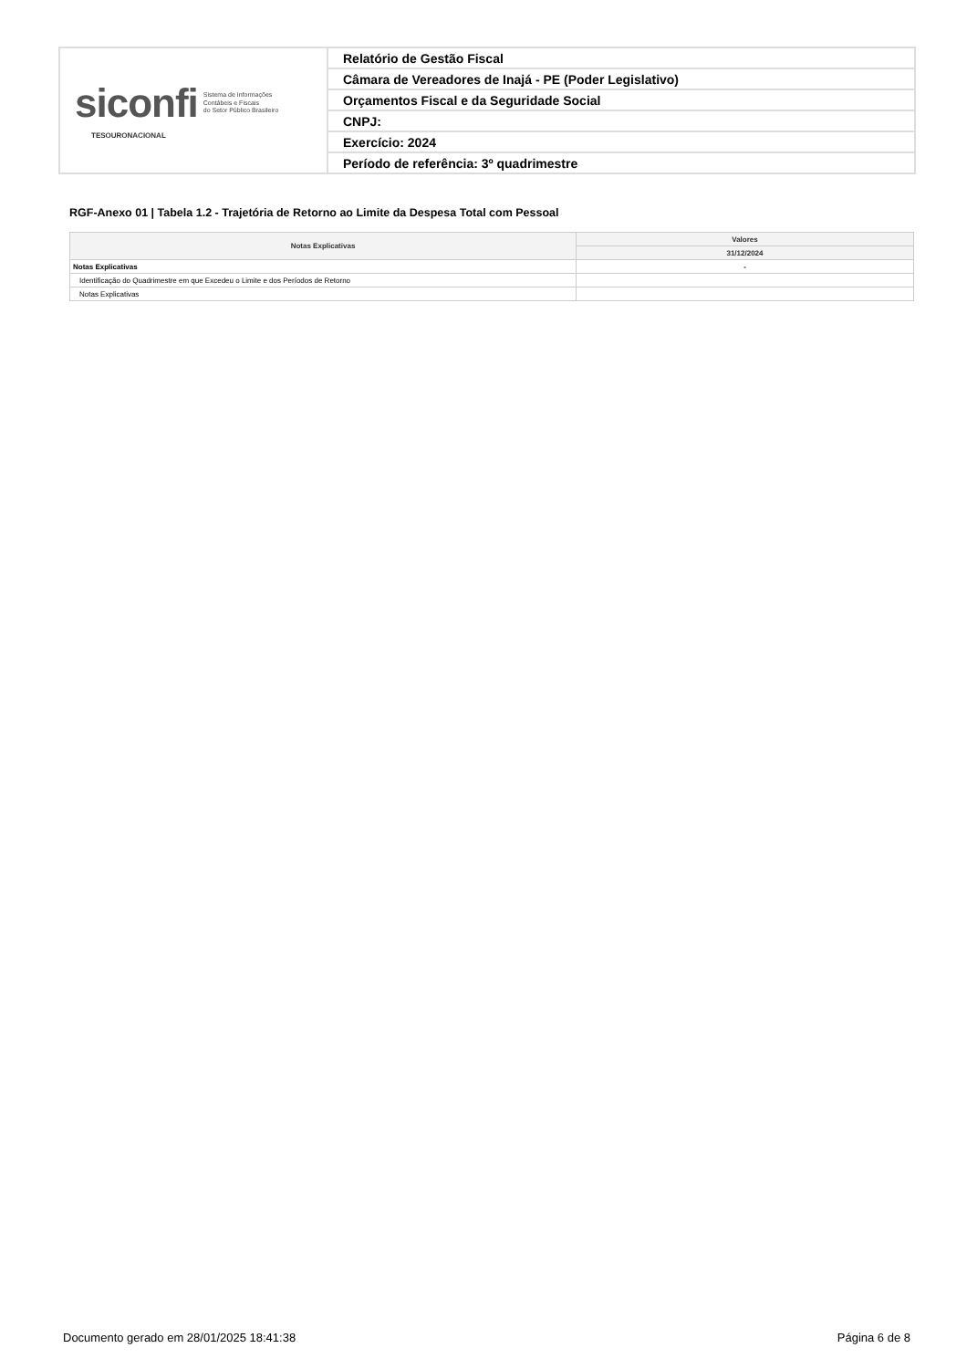| siconfi Sistema de Informações Contábeis e Fiscais do Setor Público Brasileiro TESOURONACIONAL | Relatório de Gestão Fiscal |
| | Câmara de Vereadores de Inajá - PE (Poder Legislativo) |
| | Orçamentos Fiscal e da Seguridade Social |
| | CNPJ: |
| | Exercício: 2024 |
| | Período de referência: 3º quadrimestre |
RGF-Anexo 01 | Tabela 1.2 - Trajetória de Retorno ao Limite da Despesa Total com Pessoal
| Notas Explicativas | Valores |
| --- | --- |
| | 31/12/2024 |
| Notas Explicativas | - |
| Identificação do Quadrimestre em que Excedeu o Limite e dos Períodos de Retorno | |
| Notas Explicativas | |
Documento gerado em 28/01/2025 18:41:38 Página 6 de 8